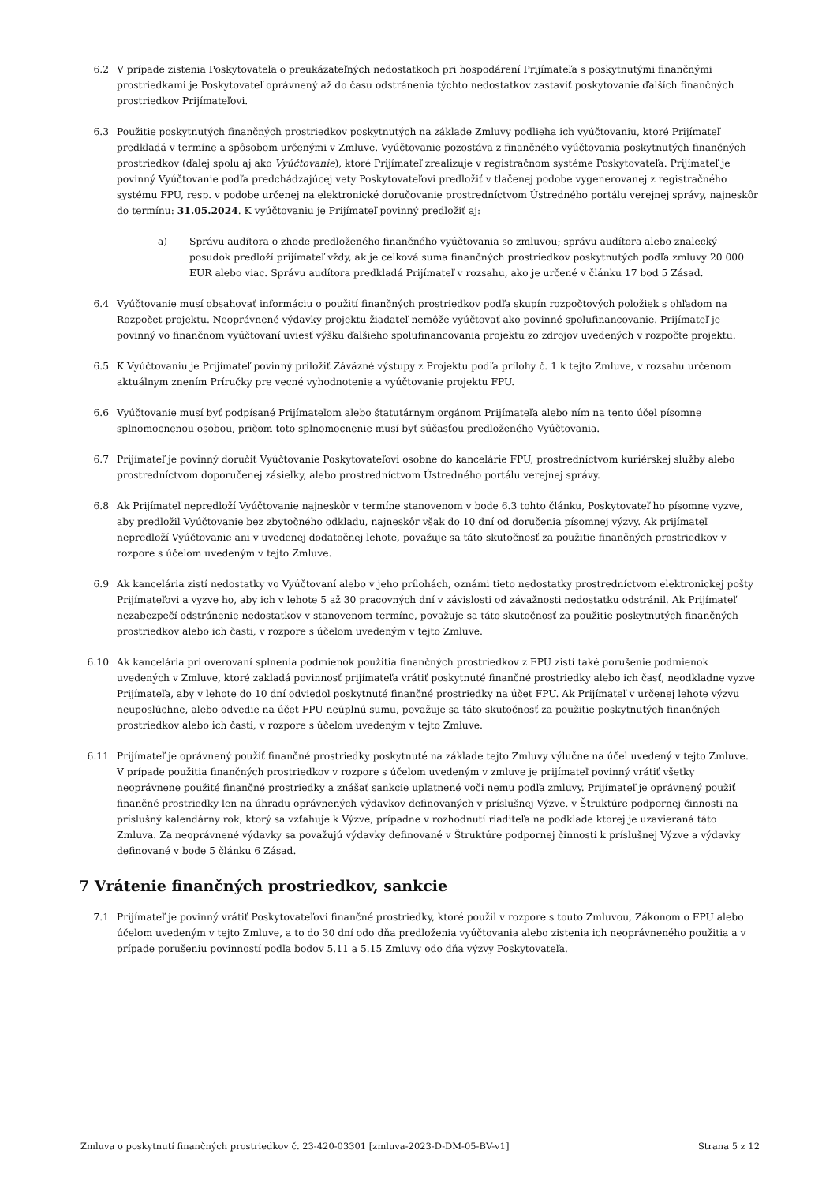6.2 V prípade zistenia Poskytovateľa o preukázateľných nedostatkoch pri hospodárení Prijímateľa s poskytnutými finančnými prostriedkami je Poskytovateľ oprávnený až do času odstránenia týchto nedostatkov zastaviť poskytovanie ďalších finančných prostriedkov Prijímateľovi.
6.3 Použitie poskytnutých finančných prostriedkov poskytnutých na základe Zmluvy podlieha ich vyúčtovaniu, ktoré Prijímateľ predkladá v termíne a spôsobom určenými v Zmluve. Vyúčtovanie pozostáva z finančného vyúčtovania poskytnutých finančných prostriedkov (ďalej spolu aj ako Vyúčtovanie), ktoré Prijímateľ zrealizuje v registračnom systéme Poskytovateľa. Prijímateľ je povinný Vyúčtovanie podľa predchádzajúcej vety Poskytovateľovi predložiť v tlačenej podobe vygenerovanej z registračného systému FPU, resp. v podobe určenej na elektronické doručovanie prostredníctvom Ústredného portálu verejnej správy, najneskôr do termínu: 31.05.2024. K vyúčtovaniu je Prijímateľ povinný predložiť aj:
a) Správu audítora o zhode predloženého finančného vyúčtovania so zmluvou; správu audítora alebo znalecký posudok predloží prijímateľ vždy, ak je celková suma finančných prostriedkov poskytnutých podľa zmluvy 20 000 EUR alebo viac. Správu audítora predkladá Prijímateľ v rozsahu, ako je určené v článku 17 bod 5 Zásad.
6.4 Vyúčtovanie musí obsahovať informáciu o použití finančných prostriedkov podľa skupín rozpočtových položiek s ohľadom na Rozpočet projektu. Neoprávnené výdavky projektu žiadateľ nemôže vyúčtovať ako povinné spolufinancovanie. Prijímateľ je povinný vo finančnom vyúčtovaní uviesť výšku ďalšieho spolufinancovania projektu zo zdrojov uvedených v rozpočte projektu.
6.5 K Vyúčtovaniu je Prijímateľ povinný priložiť Záväzné výstupy z Projektu podľa prílohy č. 1 k tejto Zmluve, v rozsahu určenom aktuálnym znením Príručky pre vecné vyhodnotenie a vyúčtovanie projektu FPU.
6.6 Vyúčtovanie musí byť podpísané Prijímateľom alebo štatutárnym orgánom Prijímateľa alebo ním na tento účel písomne splnomocnenou osobou, pričom toto splnomocnenie musí byť súčasťou predloženého Vyúčtovania.
6.7 Prijímateľ je povinný doručiť Vyúčtovanie Poskytovateľovi osobne do kancelárie FPU, prostredníctvom kuriérskej služby alebo prostredníctvom doporučenej zásielky, alebo prostredníctvom Ústredného portálu verejnej správy.
6.8 Ak Prijímateľ nepredloží Vyúčtovanie najneskôr v termíne stanovenom v bode 6.3 tohto článku, Poskytovateľ ho písomne vyzve, aby predložil Vyúčtovanie bez zbytočného odkladu, najneskôr však do 10 dní od doručenia písomnej výzvy. Ak prijímateľ nepredloží Vyúčtovanie ani v uvedenej dodatočnej lehote, považuje sa táto skutočnosť za použitie finančných prostriedkov v rozpore s účelom uvedeným v tejto Zmluve.
6.9 Ak kancelária zistí nedostatky vo Vyúčtovaní alebo v jeho prílohách, oznámi tieto nedostatky prostredníctvom elektronickej pošty Prijímateľovi a vyzve ho, aby ich v lehote 5 až 30 pracovných dní v závislosti od závažnosti nedostatku odstránil. Ak Prijímateľ nezabezpečí odstránenie nedostatkov v stanovenom termíne, považuje sa táto skutočnosť za použitie poskytnutých finančných prostriedkov alebo ich časti, v rozpore s účelom uvedeným v tejto Zmluve.
6.10 Ak kancelária pri overovaní splnenia podmienok použitia finančných prostriedkov z FPU zistí také porušenie podmienok uvedených v Zmluve, ktoré zakladá povinnosť prijímateľa vrátiť poskytnuté finančné prostriedky alebo ich časť, neodkladne vyzve Prijímateľa, aby v lehote do 10 dní odviedol poskytnuté finančné prostriedky na účet FPU. Ak Prijímateľ v určenej lehote výzvu neuposlúchne, alebo odvedie na účet FPU neúplnú sumu, považuje sa táto skutočnosť za použitie poskytnutých finančných prostriedkov alebo ich časti, v rozpore s účelom uvedeným v tejto Zmluve.
6.11 Prijímateľ je oprávnený použiť finančné prostriedky poskytnuté na základe tejto Zmluvy výlučne na účel uvedený v tejto Zmluve. V prípade použitia finančných prostriedkov v rozpore s účelom uvedeným v zmluve je prijímateľ povinný vrátiť všetky neoprávnene použité finančné prostriedky a znášať sankcie uplatnené voči nemu podľa zmluvy. Prijímateľ je oprávnený použiť finančné prostriedky len na úhradu oprávnených výdavkov definovaných v príslušnej Výzve, v Štruktúre podpornej činnosti na príslušný kalendárny rok, ktorý sa vzťahuje k Výzve, prípadne v rozhodnutí riaditeľa na podklade ktorej je uzavieraná táto Zmluva. Za neoprávnené výdavky sa považujú výdavky definované v Štruktúre podpornej činnosti k príslušnej Výzve a výdavky definované v bode 5 článku 6 Zásad.
7 Vrátenie finančných prostriedkov, sankcie
7.1 Prijímateľ je povinný vrátiť Poskytovateľovi finančné prostriedky, ktoré použil v rozpore s touto Zmluvou, Zákonom o FPU alebo účelom uvedeným v tejto Zmluve, a to do 30 dní odo dňa predloženia vyúčtovania alebo zistenia ich neoprávneného použitia a v prípade porušeniu povinností podľa bodov 5.11 a 5.15 Zmluvy odo dňa výzvy Poskytovateľa.
Zmluva o poskytnutí finančných prostriedkov č. 23-420-03301 [zmluva-2023-D-DM-05-BV-v1] Strana 5 z 12